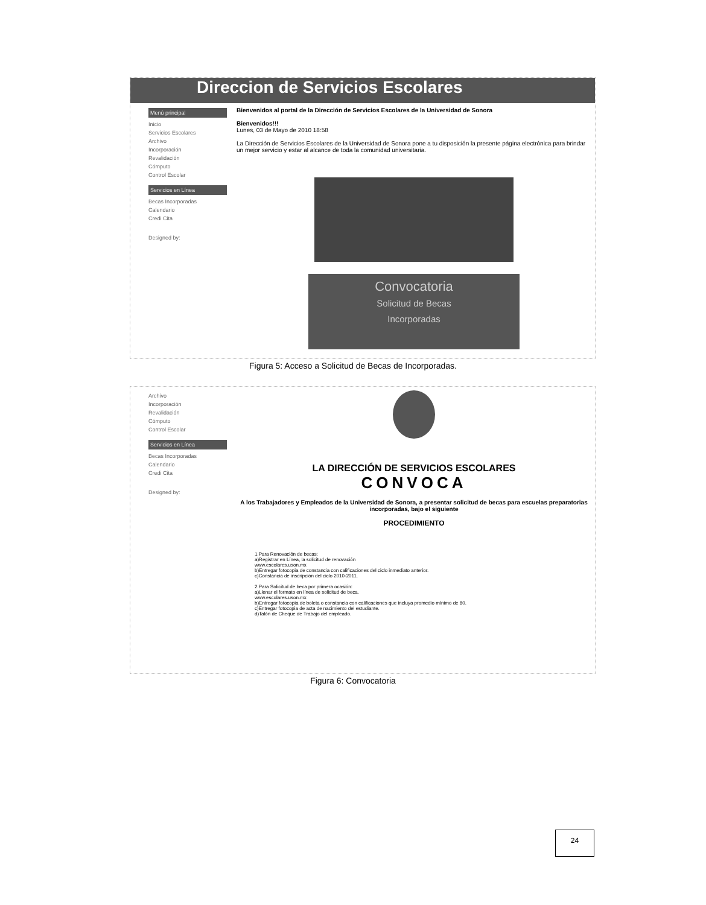Direccion de Servicios Escolares
Menú principal
Inicio
Servicios Escolares
Archivo
Incorporación
Revalidación
Cómputo
Control Escolar
Servicios en Línea
Becas Incorporadas
Calendario
Credi Cita
Designed by:
Bienvenidos al portal de la Dirección de Servicios Escolares de la Universidad de Sonora
Bienvenidos!!!
Lunes, 03 de Mayo de 2010 18:58
La Dirección de Servicios Escolares de la Universidad de Sonora pone a tu disposición la presente página electrónica para brindar un mejor servicio y estar al alcance de toda la comunidad universitaria.
Convocatoria
Solicitud de Becas
Incorporadas
Figura 5: Acceso a Solicitud de Becas de Incorporadas.
Archivo
Incorporación
Revalidación
Cómputo
Control Escolar
Servicios en Línea
Becas Incorporadas
Calendario
Credi Cita
Designed by:
LA DIRECCIÓN DE SERVICIOS ESCOLARES
CONVOCA
A los Trabajadores y Empleados de la Universidad de Sonora, a presentar solicitud de becas para escuelas preparatorias incorporadas, bajo el siguiente
PROCEDIMIENTO
1.Para Renovación de becas:
a)Registrar en Línea, la solicitud de renovación
www.escolares.uson.mx
b)Entregar fotocopia de constancia con calificaciones del ciclo inmediato anterior.
c)Constancia de inscripción del ciclo 2010-2011.
2.Para Solicitud de beca por primera ocasión:
a)Llenar el formato en línea de solicitud de beca.
www.escolares.uson.mx
b)Entregar fotocopia de boleta o constancia con calificaciones que incluya promedio mínimo de 80.
c)Entregar fotocopia de acta de nacimiento del estudiante.
d)Talón de Cheque de Trabajo del empleado.
Figura 6: Convocatoria
24